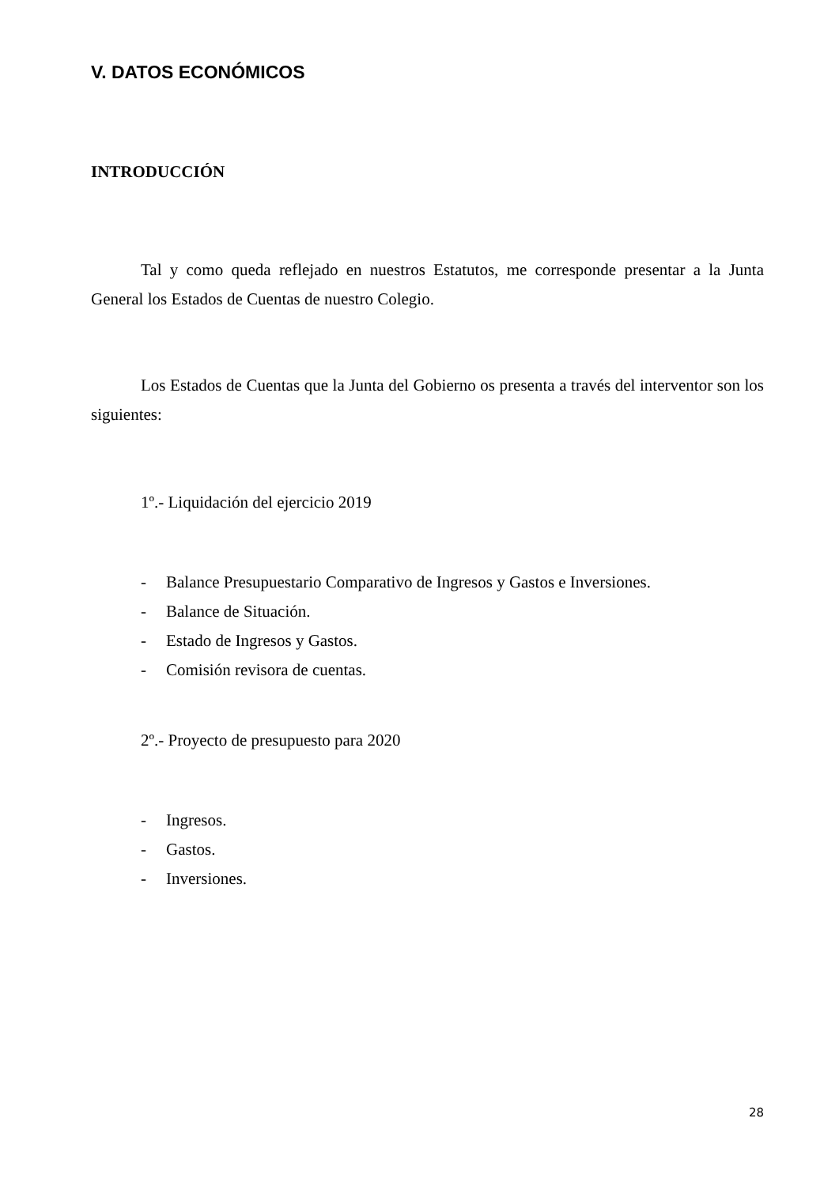V. DATOS ECONÓMICOS
INTRODUCCIÓN
Tal y como queda reflejado en nuestros Estatutos, me corresponde presentar a la Junta General los Estados de Cuentas de nuestro Colegio.
Los Estados de Cuentas que la Junta del Gobierno os presenta a través del interventor son los siguientes:
1º.- Liquidación del ejercicio 2019
- Balance Presupuestario Comparativo de Ingresos y Gastos e Inversiones.
- Balance de Situación.
- Estado de Ingresos y Gastos.
- Comisión revisora de cuentas.
2º.- Proyecto de presupuesto para 2020
- Ingresos.
- Gastos.
- Inversiones.
28